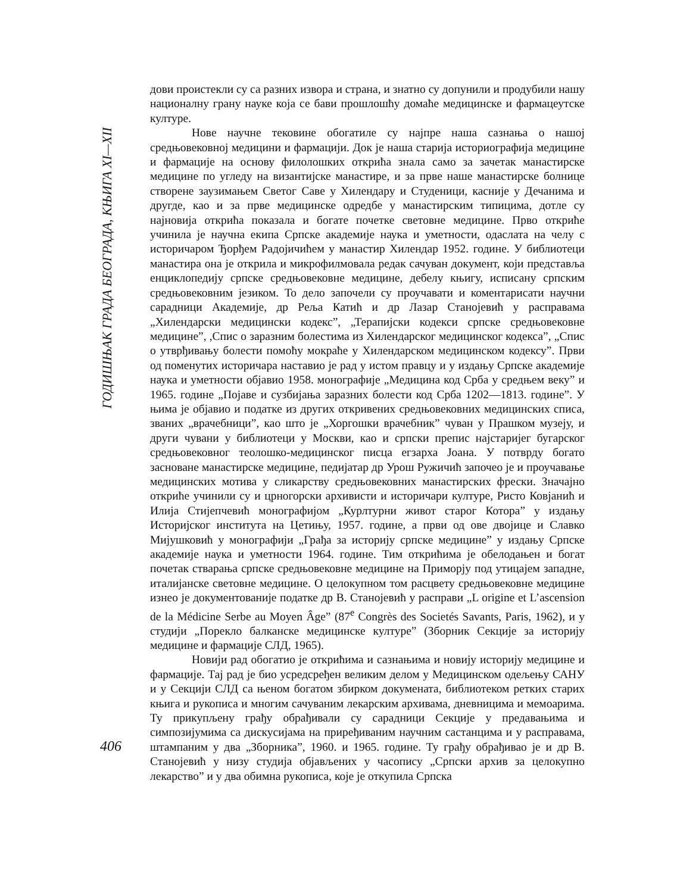ГОДИШЊАК ГРАДА БЕОГРАДА, КЊИГА XI—XII
дови проистекли су са разних извора и страна, и знатно су допунили и продубили нашу националну грану науке која се бави прошлошћу домаће медицинске и фармацеутске културе.
Нове научне тековине обогатиле су најпре наша сазнања о нашој средњовековној медицини и фармацији. Док је наша старија историографија медицине и фармације на основу филолошких открића знала само за зачетак манастирске медицине по угледу на византијске манастире, и за прве наше манастирске болнице створене заузимањем Светог Саве у Хилендару и Студеници, касније у Дечанима и другде, као и за прве медицинске одредбе у манастирским типицима, дотле су најновија открића показала и богате почетке световне медицине. Прво откриће учинила је научна екипа Српске академије наука и уметности, одаслата на челу с историчаром Ђорђем Радојичићем у манастир Хилендар 1952. године. У библиотеци манастира она је открила и микрофилмовала редак сачуван документ, који представља енциклопедију српске средњовековне медицине, дебелу књигу, исписану српским средњовековним језиком. То дело започели су проучавати и коментарисати научни сарадници Академије, др Реља Катић и др Лазар Станојевић у расправама „Хилендарски медицински кодекс”, „Терапијски кодекси српске средњовековне медицине”, ,Спис о заразним болестима из Хилендарског медицинског кодекса”, „Спис о утврђивању болести помоћу мокраће у Хилендарском медицинском кодексу”. Први од поменутих историчара наставио је рад у истом правцу и у издању Српске академије наука и уметности објавио 1958. монографије „Медицина код Срба у средњем веку” и 1965. године „Појаве и сузбијања заразних болести код Срба 1202—1813. године”. У њима је објавио и податке из других откривених средњовековних медицинских списа, званих „врачебници”, као што је „Хоргошки врачебник” чуван у Прашком музеју, и други чувани у библиотеци у Москви, као и српски препис најстаријег бугарског средњовековног теолошко-медицинског писца егзарха Јоана. У потврду богато засноване манастирске медицине, педијатар др Урош Ружичић започео је и проучавање медицинских мотива у сликарству средњовековних манастирских фрески. Значајно откриће учинили су и црногорски архивисти и историчари културе, Ристо Ковјанић и Илија Стијепчевић монографијом „Курлтурни живот старог Котора” у издању Историјског института на Цетињу, 1957. године, а први од ове двојице и Славко Мијушковић у монографији „Грађа за историју српске медицине” у издању Српске академије наука и уметности 1964. године. Тим открићима је обелодањен и богат почетак стварања српске средњовековне медицине на Приморју под утицајем западне, италијанске световне медицине. О целокупном том расцвету средњовековне медицине изнео је документованије податке др В. Станојевић у расправи „L origine et L’ascension de la Médicine Serbe au Moyen Âge” (87<sup>e</sup> Congrès des Societés Savants, Paris, 1962), и у студији „Порекло балканске медицинске културе” (Зборник Секције за историју медицине и фармације СЛД, 1965).
Новији рад обогатио је открићима и сазнањима и новију историју медицине и фармације. Тај рад је био усредсређен великим делом у Медицинском одељењу САНУ и у Секцији СЛД са њеном богатом збирком докумената, библиотеком ретких старих књига и рукописа и многим сачуваним лекарским архивама, дневницима и мемоарима. Ту прикупљену грађу обрађивали су сарадници Секције у предавањима и симпозијумима са дискусијама на приређиваним научним састанцима и у расправама, штампаним у два „Зборника”, 1960. и 1965. године. Ту грађу обрађивао је и др В. Станојевић у низу студија објављених у часопису „Српски архив за целокупно лекарство” и у два обимна рукописа, које је откупила Српска
406